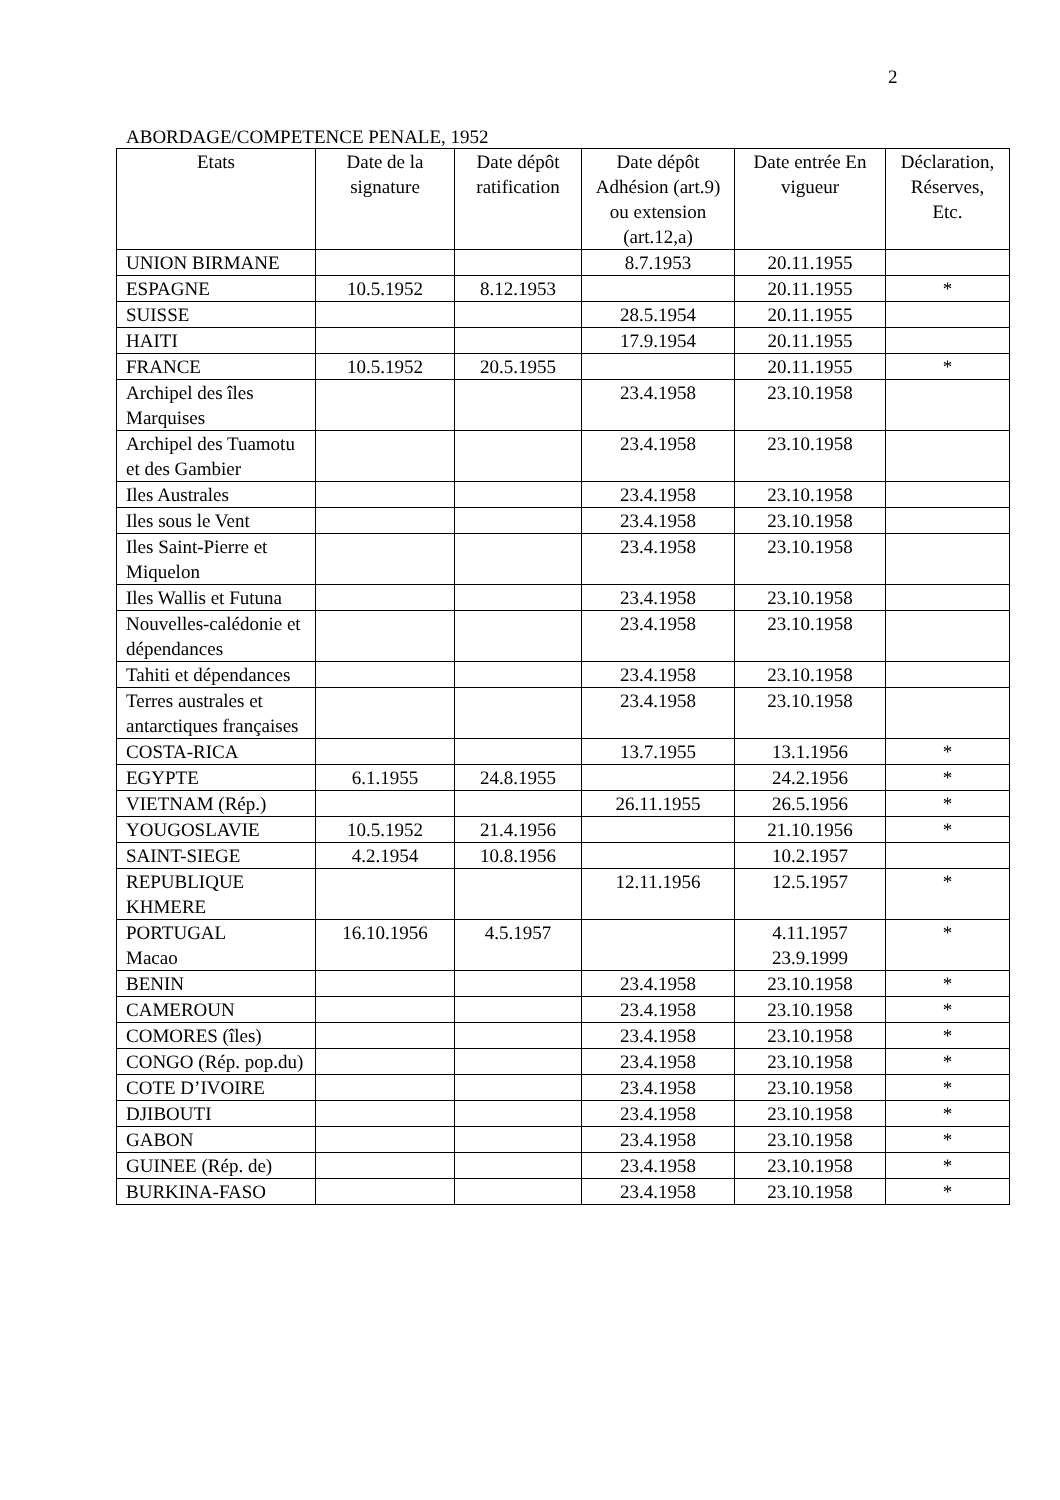2
ABORDAGE/COMPETENCE PENALE, 1952
| Etats | Date de la signature | Date dépôt ratification | Date dépôt Adhésion (art.9) ou extension (art.12,a) | Date entrée En vigueur | Déclaration, Réserves, Etc. |
| --- | --- | --- | --- | --- | --- |
| UNION BIRMANE | | | 8.7.1953 | 20.11.1955 | |
| ESPAGNE | 10.5.1952 | 8.12.1953 | | 20.11.1955 | * |
| SUISSE | | | 28.5.1954 | 20.11.1955 | |
| HAITI | | | 17.9.1954 | 20.11.1955 | |
| FRANCE | 10.5.1952 | 20.5.1955 | | 20.11.1955 | * |
| Archipel des îles Marquises | | | 23.4.1958 | 23.10.1958 | |
| Archipel des Tuamotu et des Gambier | | | 23.4.1958 | 23.10.1958 | |
| Iles Australes | | | 23.4.1958 | 23.10.1958 | |
| Iles sous le Vent | | | 23.4.1958 | 23.10.1958 | |
| Iles Saint-Pierre et Miquelon | | | 23.4.1958 | 23.10.1958 | |
| Iles Wallis et Futuna | | | 23.4.1958 | 23.10.1958 | |
| Nouvelles-calédonie et dépendances | | | 23.4.1958 | 23.10.1958 | |
| Tahiti et dépendances | | | 23.4.1958 | 23.10.1958 | |
| Terres australes et antarctiques françaises | | | 23.4.1958 | 23.10.1958 | |
| COSTA-RICA | | | 13.7.1955 | 13.1.1956 | * |
| EGYPTE | 6.1.1955 | 24.8.1955 | | 24.2.1956 | * |
| VIETNAM (Rép.) | | | 26.11.1955 | 26.5.1956 | * |
| YOUGOSLAVIE | 10.5.1952 | 21.4.1956 | | 21.10.1956 | * |
| SAINT-SIEGE | 4.2.1954 | 10.8.1956 | | 10.2.1957 | |
| REPUBLIQUE KHMERE | | | 12.11.1956 | 12.5.1957 | * |
| PORTUGAL Macao | 16.10.1956 | 4.5.1957 | | 4.11.1957 23.9.1999 | * |
| BENIN | | | 23.4.1958 | 23.10.1958 | * |
| CAMEROUN | | | 23.4.1958 | 23.10.1958 | * |
| COMORES (îles) | | | 23.4.1958 | 23.10.1958 | * |
| CONGO (Rép. pop.du) | | | 23.4.1958 | 23.10.1958 | * |
| COTE D’IVOIRE | | | 23.4.1958 | 23.10.1958 | * |
| DJIBOUTI | | | 23.4.1958 | 23.10.1958 | * |
| GABON | | | 23.4.1958 | 23.10.1958 | * |
| GUINEE (Rép. de) | | | 23.4.1958 | 23.10.1958 | * |
| BURKINA-FASO | | | 23.4.1958 | 23.10.1958 | * |